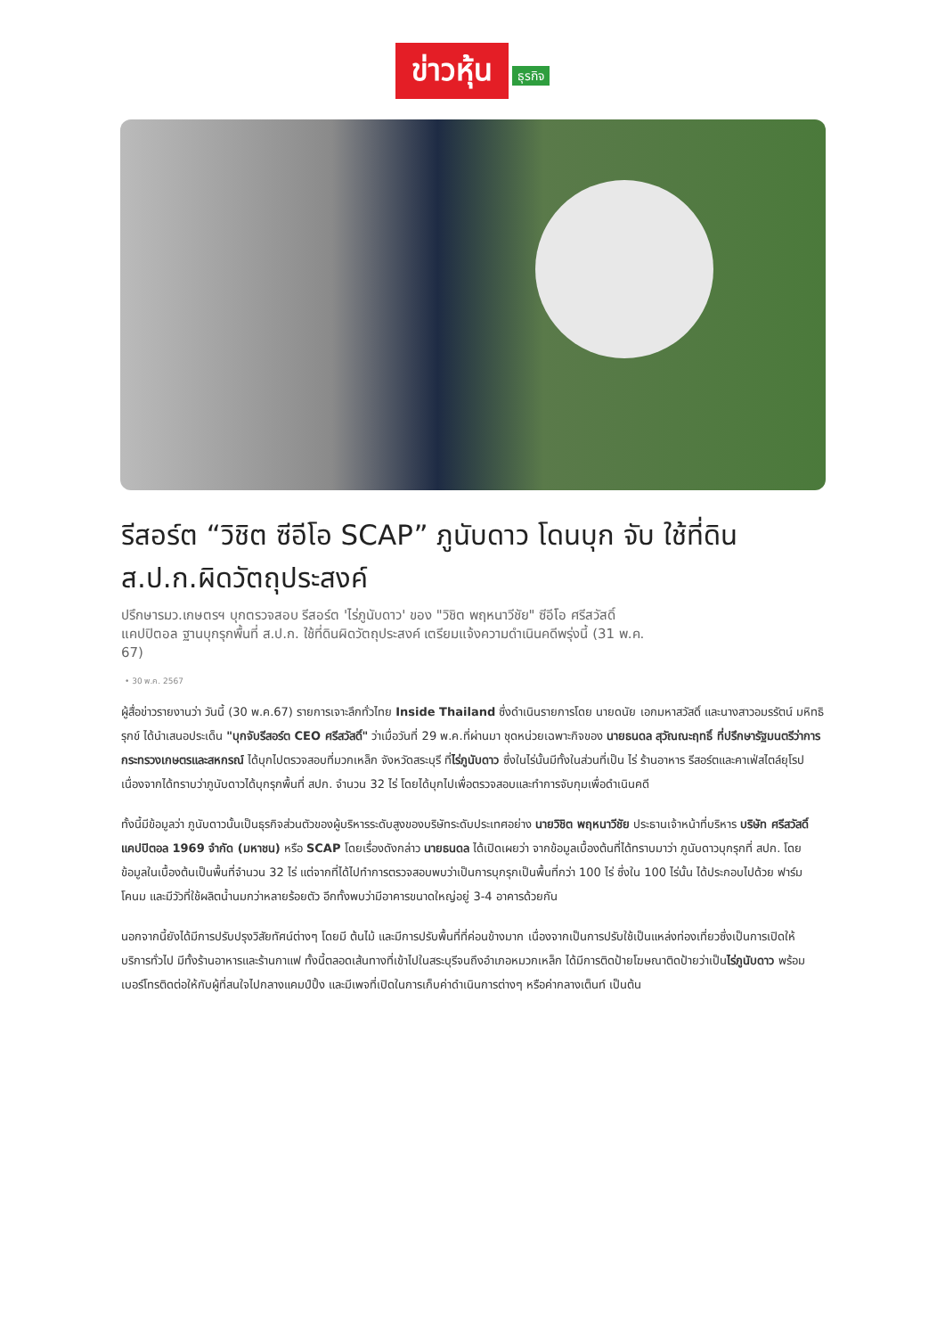ข่าวหุ้น ธุรกิจ
รีสอร์ต “วิชิต ซีอีโอ SCAP” ภูนับดาว โดนบุก จับ ใช้ที่ดินส.ป.ก.ผิดวัตถุประสงค์
ปรึกษารมว.เกษตรฯ บุกตรวจสอบ รีสอร์ต 'ไร่ภูนับดาว' ของ "วิชิต พฤหนาวีชัย" ซีอีโอ ศรีสวัสดิ์แคปปิตอล ฐานบุกรุกพื้นที่ ส.ป.ก. ใช้ที่ดินผิดวัตถุประสงค์ เตรียมแจ้งความดำเนินคดีพรุ่งนี้ (31 พ.ค. 67)
• 30 พ.ค. 2567
ผู้สื่อข่าวรายงานว่า วันนี้ (30 พ.ค.67) รายการเจาะลึกทั่วไทย Inside Thailand ซึ่งดำเนินรายการโดย นายดนัย เอกมหาสวัสดิ์ และนางสาวอมรรัตน์ มหิทธิรุกข์ ได้นำเสนอประเด็น "บุกจับรีสอร์ต CEO ศรีสวัสดิ์" ว่าเมื่อวันที่ 29 พ.ค.ที่ผ่านมา ชุดหน่วยเฉพาะกิจของ นายธนดล สุวัณณะฤทธิ์ ที่ปรึกษารัฐมนตรีว่าการ กระทรวงเกษตรและสหกรณ์ ได้บุกไปตรวจสอบที่มวกเหล็ก จังหวัดสระบุรี ที่ไร่ภูนับดาว ซึ่งในไร่นั้นมีทั้งในส่วนที่เป็น ไร่ ร้านอาหาร รีสอร์ตและคาเฟ่สไตล์ยุโรป เนื่องจากได้ทราบว่าภูนับดาวได้บุกรุกพื้นที่ สปก. จำนวน 32 ไร่ โดยได้บุกไปเพื่อตรวจสอบและทำการจับกุมเพื่อดำเนินคดี
ทั้งนี้มีข้อมูลว่า ภูนับดาวนั้นเป็นธุรกิจส่วนตัวของผู้บริหารระดับสูงของบริษัทระดับประเทศอย่าง นายวิชิต พฤหนาวีชัย ประธานเจ้าหน้าที่บริหาร บริษัท ศรีสวัสดิ์ แคปปิตอล 1969 จำกัด (มหาชน) หรือ SCAP โดยเรื่องดังกล่าว นายธนดล ได้เปิดเผยว่า จากข้อมูลเบื้องต้นที่ได้ทราบมาว่า ภูนับดาวบุกรุกที่ สปก. โดยข้อมูลในเบื้องต้นเป็นพื้นที่จำนวน 32 ไร่ แต่จากที่ได้ไปทำการตรวจสอบพบว่าเป็นการบุกรุกเป็นพื้นที่กว่า 100 ไร่ ซึ่งใน 100 ไร่นั้น ได้ประกอบไปด้วย ฟาร์มโคนม และมีวัวที่ใช้ผลิตน้ำนมกว่าหลายร้อยตัว อีกทั้งพบว่ามีอาคารขนาดใหญ่อยู่ 3-4 อาคารด้วยกัน
นอกจากนี้ยังได้มีการปรับปรุงวิสัยทัศน์ต่างๆ โดยมี ต้นไม้ และมีการปรับพื้นที่ที่ค่อนข้างมาก เนื่องจากเป็นการปรับใช้เป็นแหล่งท่องเที่ยวซึ่งเป็นการเปิดให้บริการทั่วไป มีทั้งร้านอาหารและร้านกาแฟ ทั้งนี้ตลอดเส้นทางที่เข้าไปในสระบุรีจนถึงอำเภอหมวกเหล็ก ได้มีการติดป้ายโฆษณาติดป้ายว่าเป็นไร่ภูนับดาว พร้อมเบอร์โทรติดต่อให้กับผู้ที่สนใจไปกลางแคมป์ปิ้ง และมีเพจที่เปิดในการเก็บค่าดำเนินการต่างๆ หรือค่ากลางเต็นท์ เป็นต้น